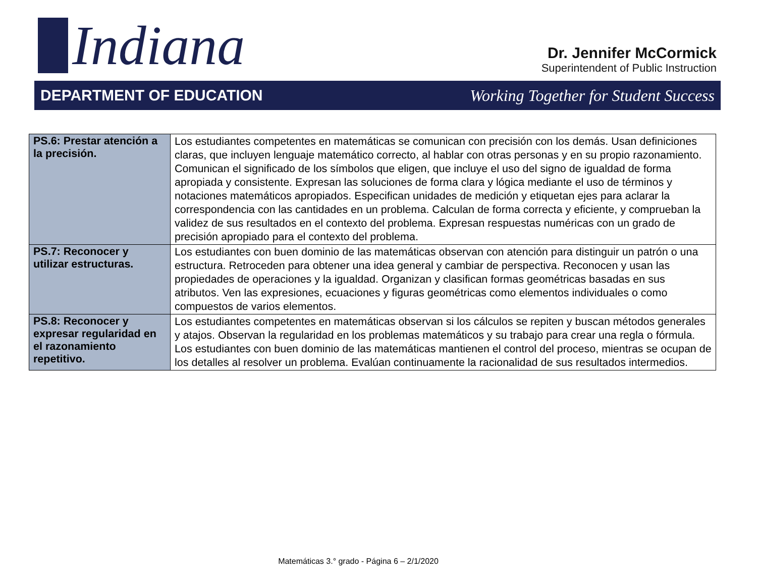Indiana
Dr. Jennifer McCormick
Superintendent of Public Instruction
DEPARTMENT OF EDUCATION
Working Together for Student Success
| PS.6: Prestar atención a la precisión. | Los estudiantes competentes en matemáticas se comunican con precisión con los demás. Usan definiciones claras, que incluyen lenguaje matemático correcto, al hablar con otras personas y en su propio razonamiento. Comunican el significado de los símbolos que eligen, que incluye el uso del signo de igualdad de forma apropiada y consistente. Expresan las soluciones de forma clara y lógica mediante el uso de términos y notaciones matemáticos apropiados. Especifican unidades de medición y etiquetan ejes para aclarar la correspondencia con las cantidades en un problema. Calculan de forma correcta y eficiente, y comprueban la validez de sus resultados en el contexto del problema. Expresan respuestas numéricas con un grado de precisión apropiado para el contexto del problema. |
| PS.7: Reconocer y utilizar estructuras. | Los estudiantes con buen dominio de las matemáticas observan con atención para distinguir un patrón o una estructura. Retroceden para obtener una idea general y cambiar de perspectiva. Reconocen y usan las propiedades de operaciones y la igualdad. Organizan y clasifican formas geométricas basadas en sus atributos. Ven las expresiones, ecuaciones y figuras geométricas como elementos individuales o como compuestos de varios elementos. |
| PS.8: Reconocer y expresar regularidad en el razonamiento repetitivo. | Los estudiantes competentes en matemáticas observan si los cálculos se repiten y buscan métodos generales y atajos. Observan la regularidad en los problemas matemáticos y su trabajo para crear una regla o fórmula. Los estudiantes con buen dominio de las matemáticas mantienen el control del proceso, mientras se ocupan de los detalles al resolver un problema. Evalúan continuamente la racionalidad de sus resultados intermedios. |
Matemáticas 3.° grado - Página 6 – 2/1/2020